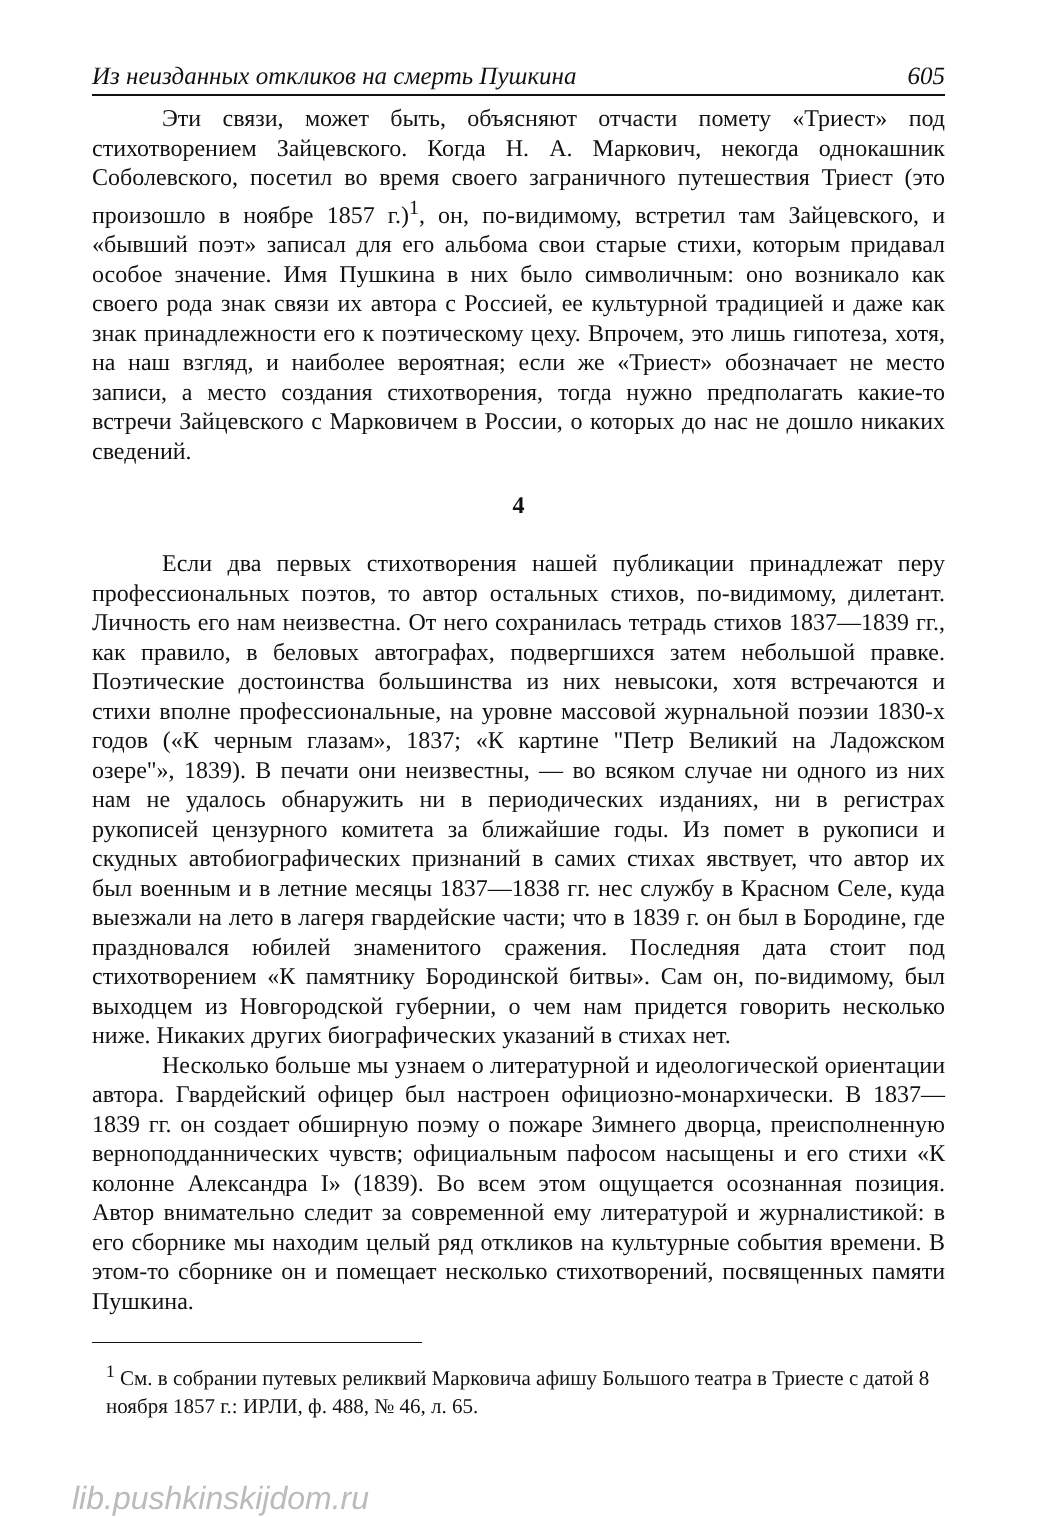Из неизданных откликов на смерть Пушкина 605
Эти связи, может быть, объясняют отчасти помету «Триест» под стихотворением Зайцевского. Когда Н. А. Маркович, некогда однокашник Соболевского, посетил во время своего заграничного путешествия Триест (это произошло в ноябре 1857 г.)<sup>1</sup>, он, по-видимому, встретил там Зайцевского, и «бывший поэт» записал для его альбома свои старые стихи, которым придавал особое значение. Имя Пушкина в них было символичным: оно возникало как своего рода знак связи их автора с Россией, ее культурной традицией и даже как знак принадлежности его к поэтическому цеху. Впрочем, это лишь гипотеза, хотя, на наш взгляд, и наиболее вероятная; если же «Триест» обозначает не место записи, а место создания стихотворения, тогда нужно предполагать какие-то встречи Зайцевского с Марковичем в России, о которых до нас не дошло никаких сведений.
4
Если два первых стихотворения нашей публикации принадлежат перу профессиональных поэтов, то автор остальных стихов, по-видимому, дилетант. Личность его нам неизвестна. От него сохранилась тетрадь стихов 1837—1839 гг., как правило, в беловых автографах, подвергшихся затем небольшой правке. Поэтические достоинства большинства из них невысоки, хотя встречаются и стихи вполне профессиональные, на уровне массовой журнальной поэзии 1830-х годов («К черным глазам», 1837; «К картине "Петр Великий на Ладожском озере"», 1839). В печати они неизвестны, — во всяком случае ни одного из них нам не удалось обнаружить ни в периодических изданиях, ни в регистрах рукописей цензурного комитета за ближайшие годы. Из помет в рукописи и скудных автобиографических признаний в самих стихах явствует, что автор их был военным и в летние месяцы 1837—1838 гг. нес службу в Красном Селе, куда выезжали на лето в лагеря гвардейские части; что в 1839 г. он был в Бородине, где праздновался юбилей знаменитого сражения. Последняя дата стоит под стихотворением «К памятнику Бородинской битвы». Сам он, по-видимому, был выходцем из Новгородской губернии, о чем нам придется говорить несколько ниже. Никаких других биографических указаний в стихах нет.
Несколько больше мы узнаем о литературной и идеологической ориентации автора. Гвардейский офицер был настроен официозно-монархически. В 1837—1839 гг. он создает обширную поэму о пожаре Зимнего дворца, преисполненную верноподданнических чувств; официальным пафосом насыщены и его стихи «К колонне Александра I» (1839). Во всем этом ощущается осознанная позиция. Автор внимательно следит за современной ему литературой и журналистикой: в его сборнике мы находим целый ряд откликов на культурные события времени. В этом-то сборнике он и помещает несколько стихотворений, посвященных памяти Пушкина.
<sup>1</sup> См. в собрании путевых реликвий Марковича афишу Большого театра в Триесте с датой 8 ноября 1857 г.: ИРЛИ, ф. 488, № 46, л. 65.
lib.pushkinskijdom.ru